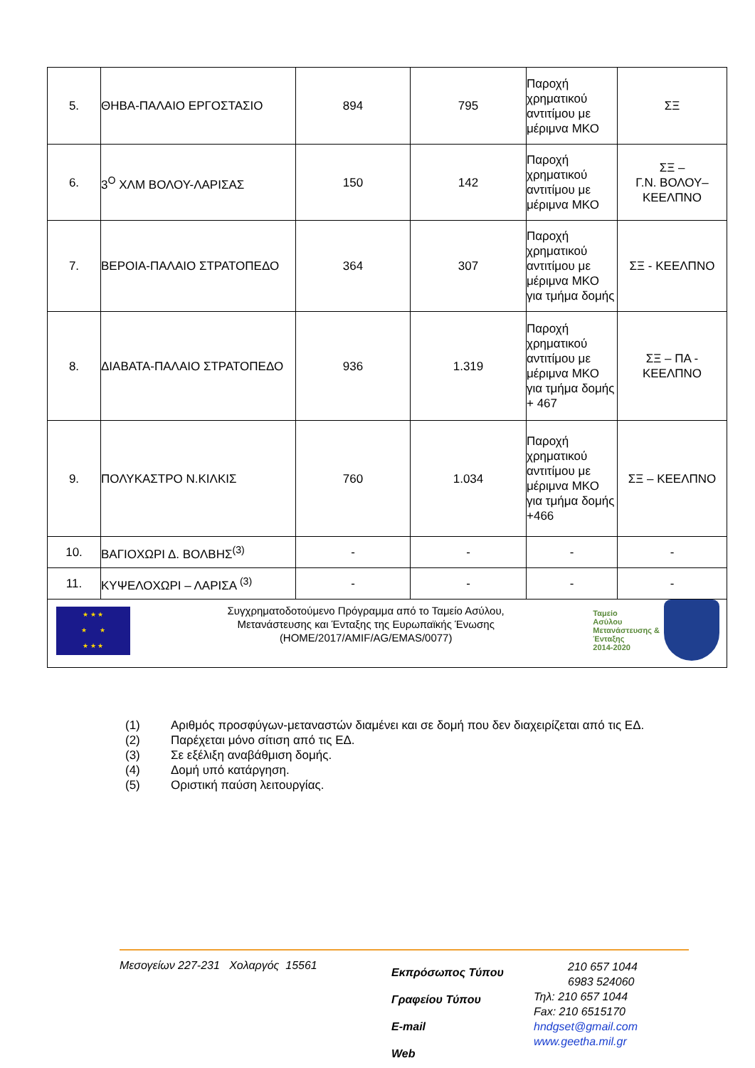| 5. | ΘΗΒΑ-ΠΑΛΑΙΟ ΕΡΓΟΣΤΑΣΙΟ | 894 | 795 | Παροχή χρηματικού αντιτίμου με μέριμνα ΜΚΟ | ΣΞ |
| 6. | 3<sup>Ο</sup> ΧΛΜ ΒΟΛΟΥ-ΛΑΡΙΣΑΣ | 150 | 142 | Παροχή χρηματικού αντιτίμου με μέριμνα ΜΚΟ | ΣΞ – Γ.Ν. ΒΟΛΟΥ– ΚΕΕΛΠΝΟ |
| 7. | ΒΕΡΟΙΑ-ΠΑΛΑΙΟ ΣΤΡΑΤΟΠΕΔΟ | 364 | 307 | Παροχή χρηματικού αντιτίμου με μέριμνα ΜΚΟ για τμήμα δομής | ΣΞ - ΚΕΕΛΠΝΟ |
| 8. | ΔΙΑΒΑΤΑ-ΠΑΛΑΙΟ ΣΤΡΑΤΟΠΕΔΟ | 936 | 1.319 | Παροχή χρηματικού αντιτίμου με μέριμνα ΜΚΟ για τμήμα δομής + 467 | ΣΞ – ΠΑ - ΚΕΕΛΠΝΟ |
| 9. | ΠΟΛΥΚΑΣΤΡΟ Ν.ΚΙΛΚΙΣ | 760 | 1.034 | Παροχή χρηματικού αντιτίμου με μέριμνα ΜΚΟ για τμήμα δομής +466 | ΣΞ – ΚΕΕΛΠΝΟ |
| 10. | ΒΑΓΙΟΧΩΡΙ Δ. ΒΟΛΒΗΣ<sup>(3)</sup> | - | - | - | - |
| 11. | ΚΥΨΕΛΟΧΩΡΙ – ΛΑΡΙΣΑ <sup>(3)</sup> | - | - | - | - |
| ★ ★ ★ ★ ★ ★ ★ ★ Συγχρηματοδοτούμενο Πρόγραμμα από το Ταμείο Ασύλου, Μετανάστευσης και Ένταξης της Ευρωπαϊκής Ένωσης (HOME/2017/AMIF/AG/EMAS/0077) Ταμείο Ασύλου Μετανάστευσης & Ένταξης 2014-2020 | | | | | |
(1) Αριθμός προσφύγων-μεταναστών διαμένει και σε δομή που δεν διαχειρίζεται από τις ΕΔ.
(2) Παρέχεται μόνο σίτιση από τις ΕΔ.
(3) Σε εξέλιξη αναβάθμιση δομής.
(4) Δομή υπό κατάργηση.
(5) Οριστική παύση λειτουργίας.
Μεσογείων 227-231 Χολαργός 15561
Εκπρόσωπος Τύπου
Γραφείου Τύπου
E-mail
Web
210 657 1044
6983 524060
Τηλ: 210 657 1044
Fax: 210 6515170
hndgset@gmail.com
www.geetha.mil.gr